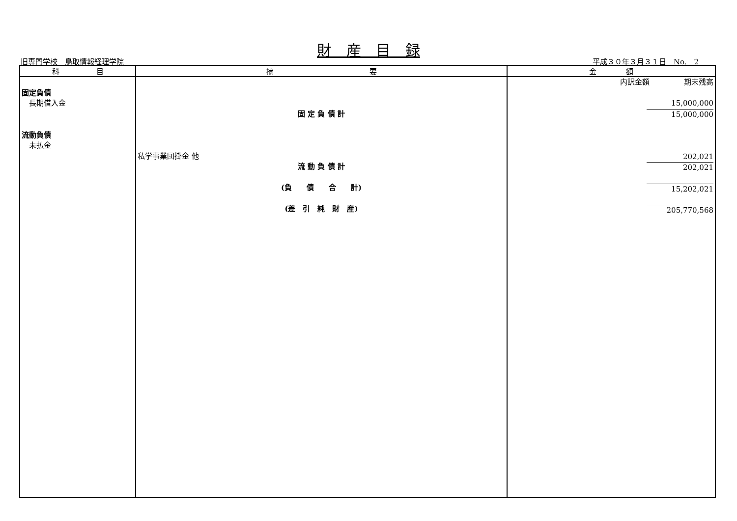財　産　目　録
旧専門学校　鳥取情報経理学院 平成３０年３月３１日　No.　2
| 科 目 | 摘 要 | 金 額 |
| --- | --- | --- |
| 固定負債 長期借入金 流動負債 未払金 | 固 定 負 債 計 私学事業団掛金 他 流 動 負 債 計 (負 債 合 計) (差 引 純 財 産) | 内訳金額 期末残高 15,000,000 15,000,000 202,021 202,021 15,202,021 205,770,568 |